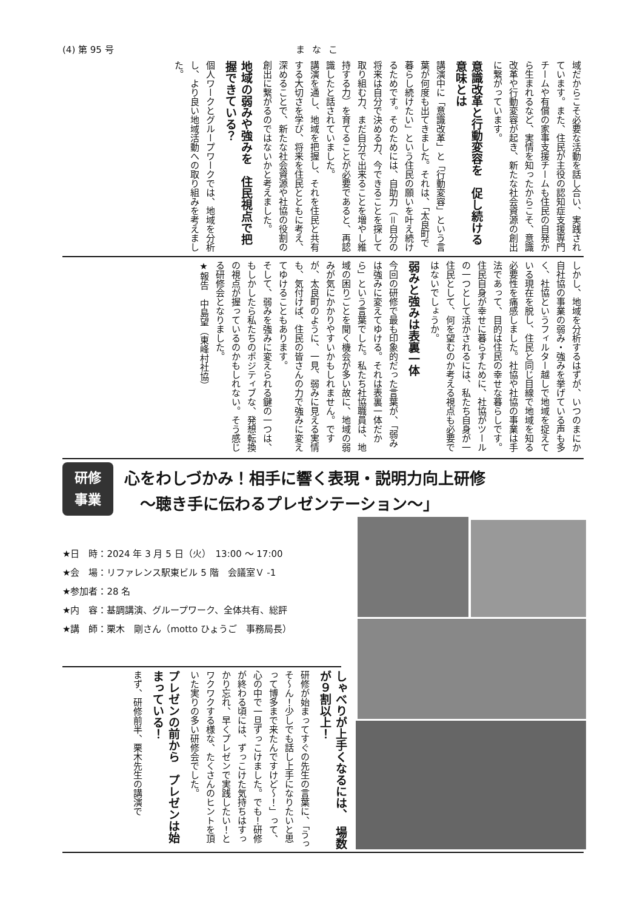(4) 第 95 号 まなこ
域だからこそ必要な活動を話し合い、実践されています。また、住民が主役の認知症支援専門チームや有償の家事支援チームも住民の自発から生まれるなど、実情を知ったからこそ、意識改革や行動変容が起き、新たな社会資源の創出に繋がっています。
意識改革と行動変容を　促し続ける意味とは
講演中に「意識改革」と「行動変容」という言葉が何度も出てきました。それは、「太良町で暮らし続けたい」という住民の願いを叶え続けるためです。そのためには、自助力（＝自分の将来は自分で決める力、今できることを探して取り組む力、まだ自分で出来ることを増やし維持する力）を育てることが必要であると、再認識したと話されていました。
講演を通し、地域を把握し、それを住民と共有する大切さを学び、将来を住民とともに考え、深めることで、新たな社会資源や社協の役割の創出に繋がるのではないかと考えました。
地域の弱みや強みを　住民視点で把握できている？
個人ワークとグループワークでは、地域を分析し、より良い地域活動への取り組みを考えました。
しかし、地域を分析するはずが、いつのまにか自社協の事業の弱み・強みを挙げている声も多く、社協というフィルター越しで地域を捉えている現在を脱し、住民と同じ目線で地域を知る必要性を痛感しました。社協や社協の事業は手法であって、目的は住民の幸せな暮らしです。住民自身が幸せに暮らすために、社協がツールの一つとして活かされるには、私たち自身が一住民として、何を望むのか考える視点も必要ではないでしょうか。
弱みと強みは表裏一体
今回の研修で最も印象的だった言葉が、「弱みは強みに変えてゆける。それは表裏一体だから」という言葉でした。私たち社協職員は、地域の困りごとを聞く機会が多い故に、地域の弱みが気にかかりやすいかもしれません。ですが、太良町のように、一見、弱みに見える実情も、気付けば、住民の皆さんの力で強みに変えてゆけることもあります。
そして、弱みを強みに変えられる鍵の一つは、もしかしたら私たちのポジティブな、発想転換の視点が握っているのかもしれない。そう感じる研修会となりました。
★報告　中島望（東峰村社協）
研修
事業
心をわしづかみ！相手に響く表現・説明力向上研修
　〜聴き手に伝わるプレゼンテーション〜」
★日　時：2024 年 3 月 5 日（火）　13:00 〜 17:00
★会　場：リファレンス駅東ビル 5 階　会議室Ｖ -1
★参加者：28 名
★内　容：基調講演、グループワーク、全体共有、総評
★講　師：栗木　剛さん（motto ひょうご　事務局長）
しゃべりが上手くなるには、　場数が９割以上！
研修が始まってすぐの先生の言葉に、「うっそ〜ん！少しでも話し上手になりたいと思って博多まで来たんですけど〜！」って、心の中で一旦ずっこけました。でも！研修が終わる頃には、ずっこけた気持ちはすっかり忘れ、早くプレゼンで実践したい！とワクワクする様な、たくさんのヒントを頂いた実りの多い研修会でした。
プレゼンの前から　プレゼンは始まっている！
まず、研修前半、栗木先生の講演で